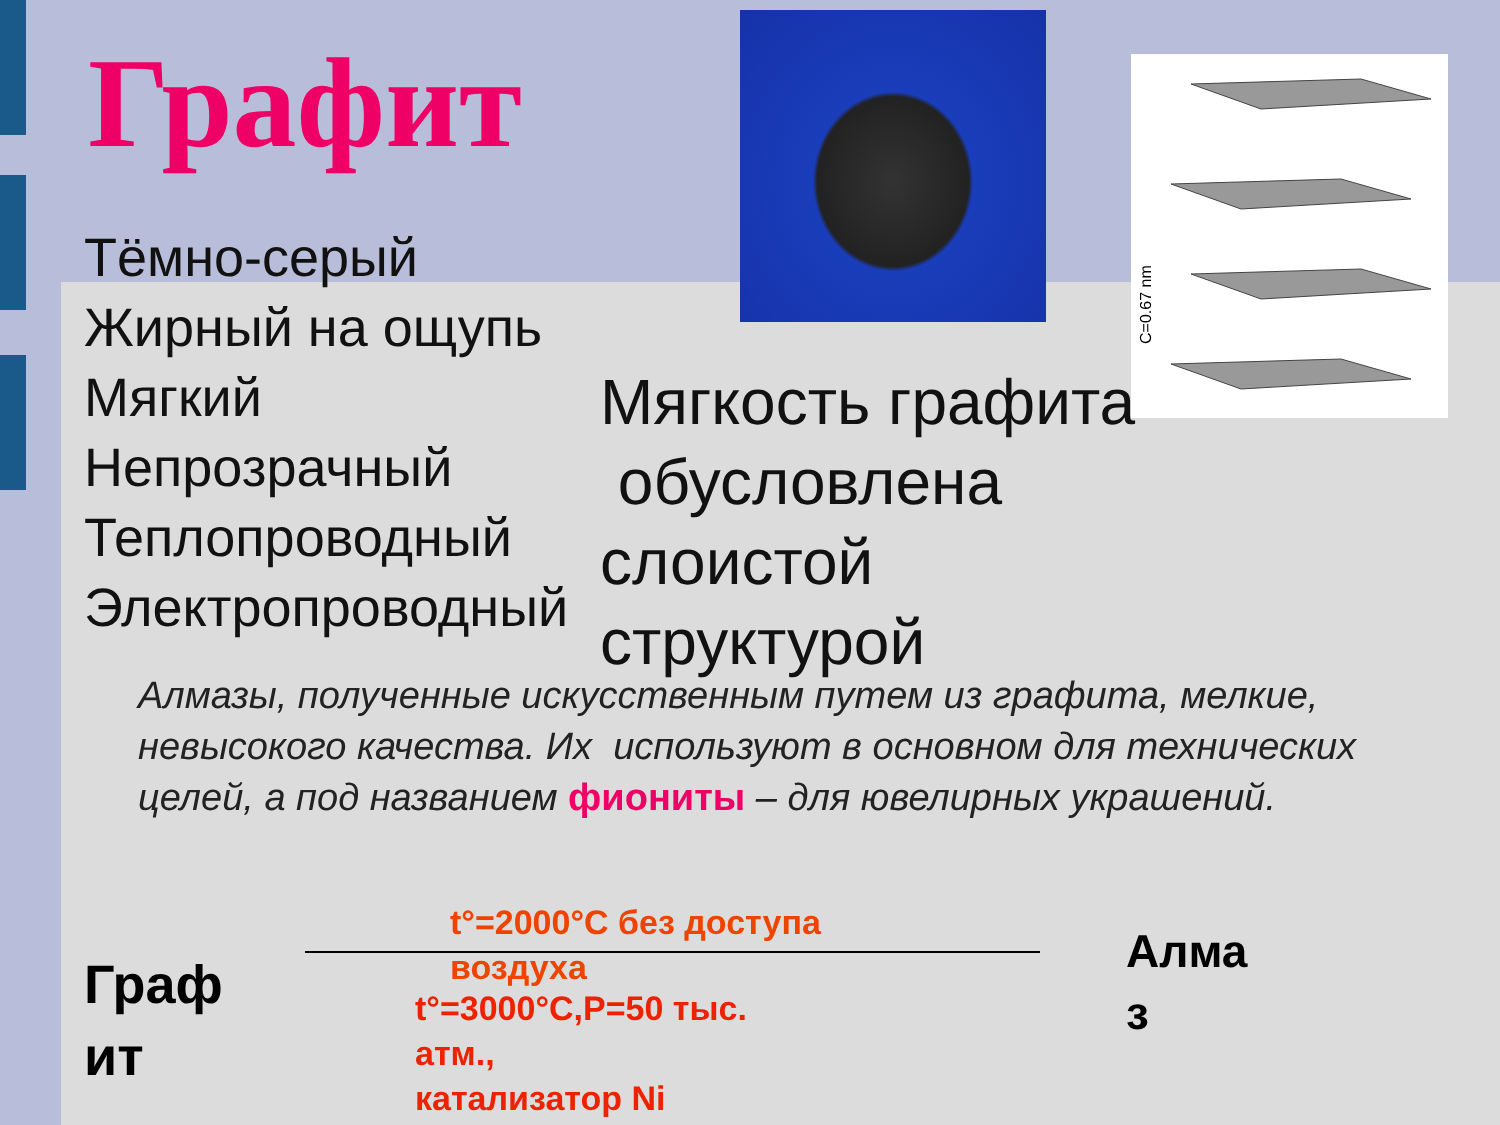Графит
C=0.67 nm
Тёмно-серый
Жирный на ощупь
Мягкий
Непрозрачный
Теплопроводный
Электропроводный
Мягкость графита
обусловлена
слоистой
структурой
Алмазы, полученные искусственным путем из графита, мелкие, невысокого качества. Их используют в основном для технических целей, а под названием фиониты – для ювелирных украшений.
Граф
ит
t°=2000°C без доступа
воздуха
t°=3000°C,P=50 тыс.
атм.,
катализатор Ni
Алма
з